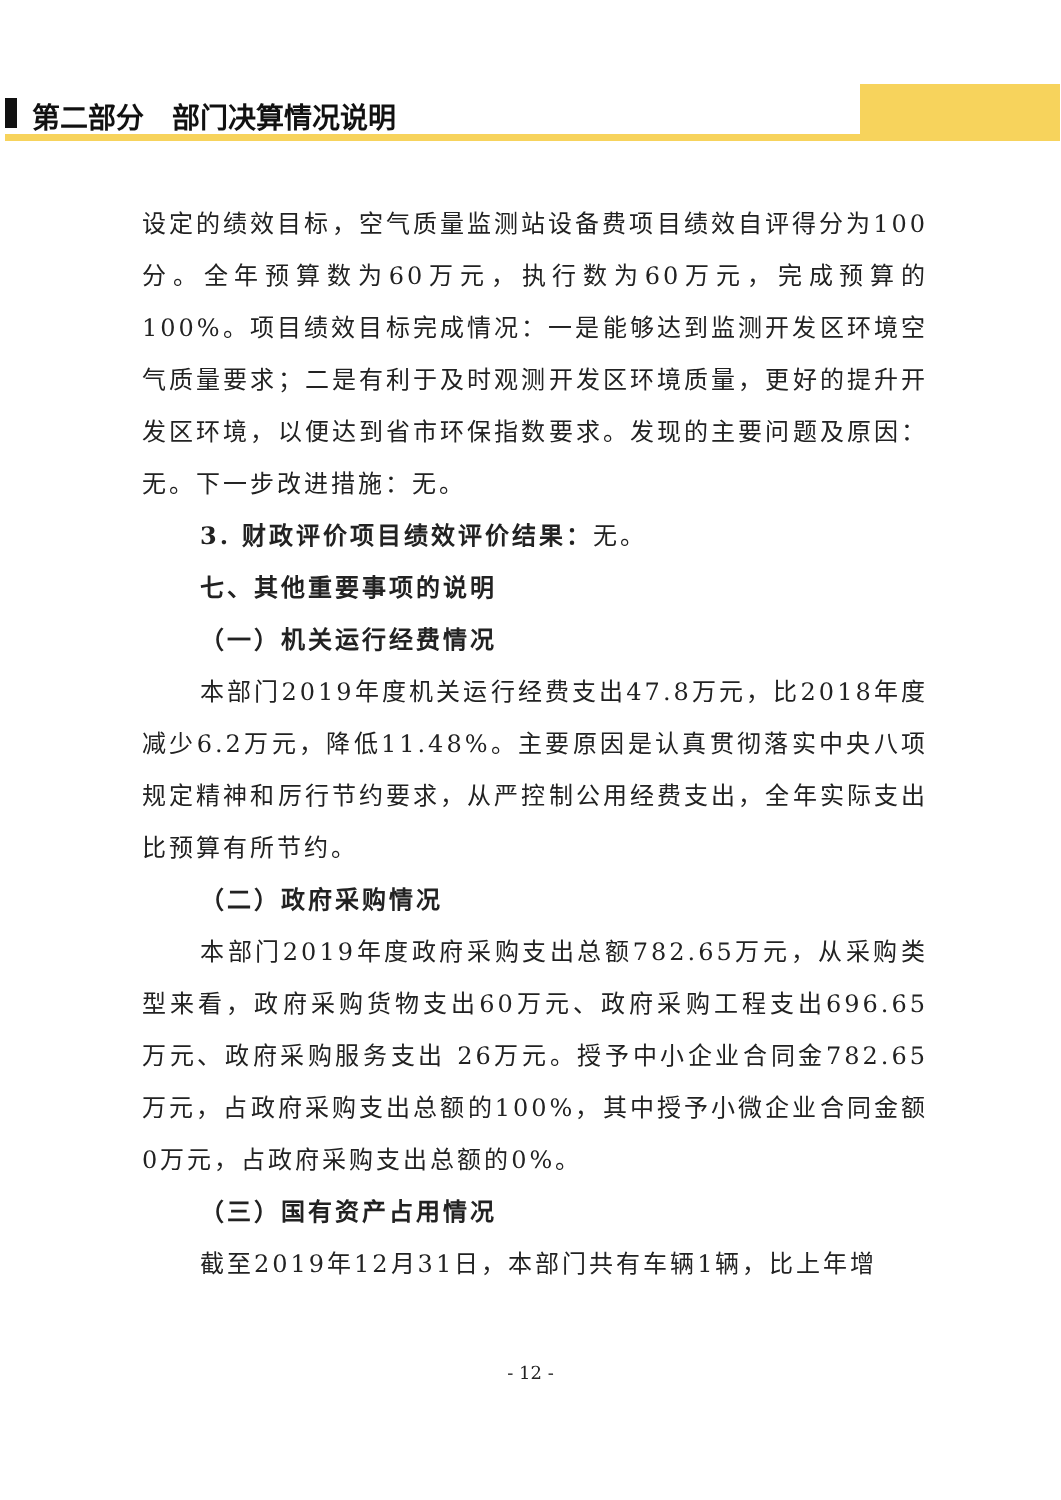第二部分　部门决算情况说明
设定的绩效目标，空气质量监测站设备费项目绩效自评得分为100分。全年预算数为60万元，执行数为60万元，完成预算的100%。项目绩效目标完成情况：一是能够达到监测开发区环境空气质量要求；二是有利于及时观测开发区环境质量，更好的提升开发区环境，以便达到省市环保指数要求。发现的主要问题及原因：无。下一步改进措施：无。
3. 财政评价项目绩效评价结果：无。
七、其他重要事项的说明
（一）机关运行经费情况
本部门2019年度机关运行经费支出47.8万元，比2018年度减少6.2万元，降低11.48%。主要原因是认真贯彻落实中央八项规定精神和厉行节约要求，从严控制公用经费支出，全年实际支出比预算有所节约。
（二）政府采购情况
本部门2019年度政府采购支出总额782.65万元，从采购类型来看，政府采购货物支出60万元、政府采购工程支出696.65万元、政府采购服务支出 26万元。授予中小企业合同金782.65万元，占政府采购支出总额的100%，其中授予小微企业合同金额0万元，占政府采购支出总额的0%。
（三）国有资产占用情况
截至2019年12月31日，本部门共有车辆1辆，比上年增
- 12 -